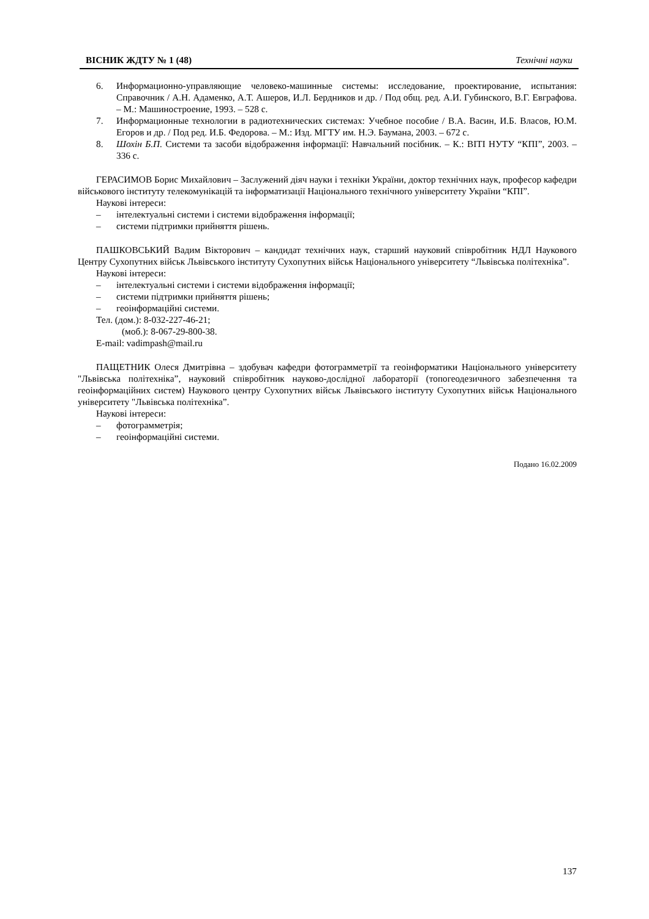ВІСНИК ЖДТУ № 1 (48) Технічні науки
6. Информационно-управляющие человеко-машинные системы: исследование, проектирование, испытания: Справочник / А.Н. Адаменко, А.Т. Ашеров, И.Л. Бердников и др. / Под общ. ред. А.И. Губинского, В.Г. Евграфова. – М.: Машиностроение, 1993. – 528 с.
7. Информационные технологии в радиотехнических системах: Учебное пособие / В.А. Васин, И.Б. Власов, Ю.М. Егоров и др. / Под ред. И.Б. Федорова. – М.: Изд. МГТУ им. Н.Э. Баумана, 2003. – 672 с.
8. Шохін Б.П. Системи та засоби відображення інформації: Навчальний посібник. – К.: ВІТІ НУТУ “КПІ”, 2003. – 336 с.
ГЕРАСИМОВ Борис Михайлович – Заслужений діяч науки і техніки України, доктор технічних наук, професор кафедри військового інституту телекомунікацій та інформатизації Національного технічного університету України “КПІ”.
Наукові інтереси:
– інтелектуальні системи і системи відображення інформації;
– системи підтримки прийняття рішень.
ПАШКОВСЬКИЙ Вадим Вікторович – кандидат технічних наук, старший науковий співробітник НДЛ Наукового Центру Сухопутних військ Львівського інституту Сухопутних військ Національного університету “Львівська політехніка”.
Наукові інтереси:
– інтелектуальні системи і системи відображення інформації;
– системи підтримки прийняття рішень;
– геоінформаційні системи.
Тел. (дом.): 8-032-227-46-21;
(моб.): 8-067-29-800-38.
E-mail: vadimpash@mail.ru
ПАЩЕТНИК Олеся Дмитрівна – здобувач кафедри фотограмметрії та геоінформатики Національного університету "Львівська політехніка”, науковий співробітник науково-дослідної лабораторії (топогеодезичного забезпечення та геоінформаційних систем) Наукового центру Сухопутних військ Львівського інституту Сухопутних військ Національного університету "Львівська політехніка”.
Наукові інтереси:
– фотограмметрія;
– геоінформаційні системи.
Подано 16.02.2009
137